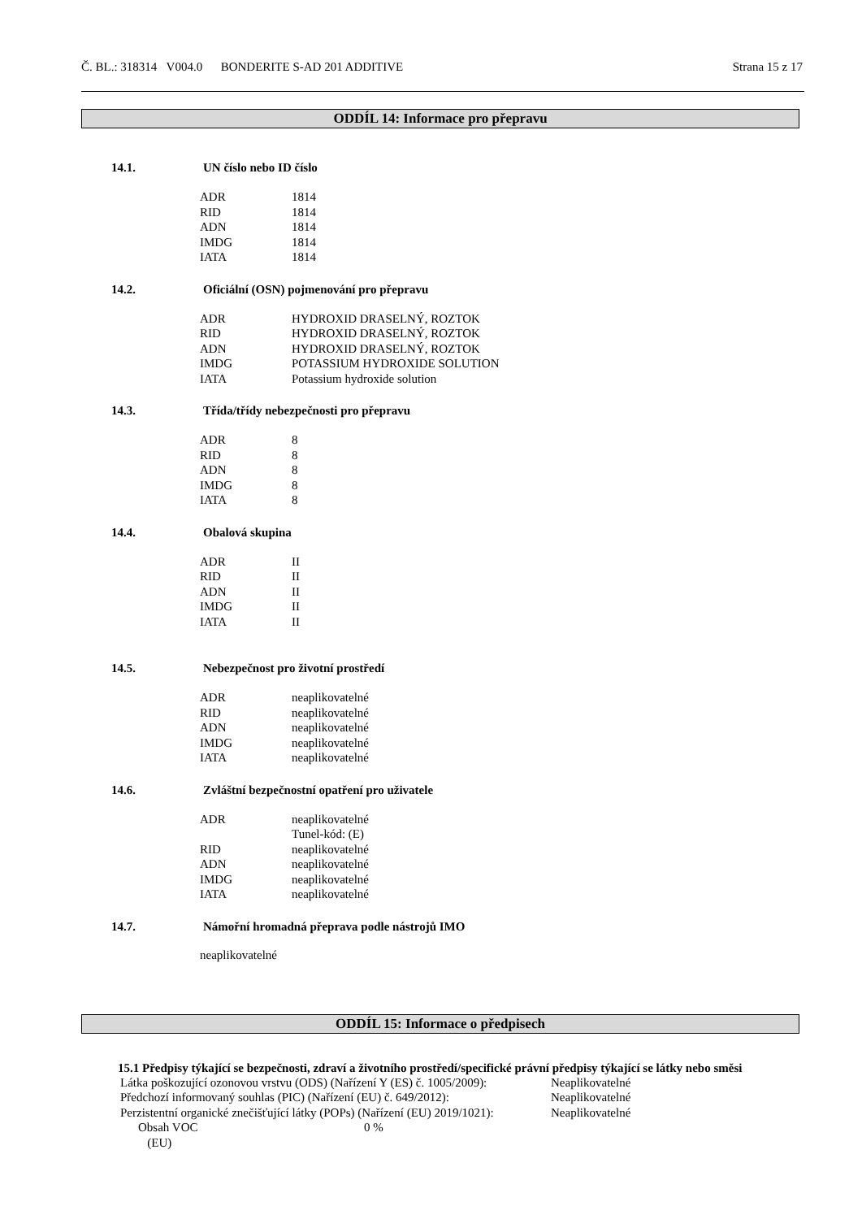Č. BL.: 318314 V004.0 BONDERITE S-AD 201 ADDITIVE Strana 15 z 17
ODDÍL 14: Informace pro přepravu
14.1. UN číslo nebo ID číslo
| ADR | 1814 |
| RID | 1814 |
| ADN | 1814 |
| IMDG | 1814 |
| IATA | 1814 |
14.2. Oficiální (OSN) pojmenování pro přepravu
| ADR | HYDROXID DRASELNÝ, ROZTOK |
| RID | HYDROXID DRASELNÝ, ROZTOK |
| ADN | HYDROXID DRASELNÝ, ROZTOK |
| IMDG | POTASSIUM HYDROXIDE SOLUTION |
| IATA | Potassium hydroxide solution |
14.3. Třída/třídy nebezpečnosti pro přepravu
| ADR | 8 |
| RID | 8 |
| ADN | 8 |
| IMDG | 8 |
| IATA | 8 |
14.4. Obalová skupina
| ADR | II |
| RID | II |
| ADN | II |
| IMDG | II |
| IATA | II |
14.5. Nebezpečnost pro životní prostředí
| ADR | neaplikovatelné |
| RID | neaplikovatelné |
| ADN | neaplikovatelné |
| IMDG | neaplikovatelné |
| IATA | neaplikovatelné |
14.6. Zvláštní bezpečnostní opatření pro uživatele
| ADR | neaplikovatelné |
| | Tunel-kód: (E) |
| RID | neaplikovatelné |
| ADN | neaplikovatelné |
| IMDG | neaplikovatelné |
| IATA | neaplikovatelné |
14.7. Námořní hromadná přeprava podle nástrojů IMO
neaplikovatelné
ODDÍL 15: Informace o předpisech
15.1 Předpisy týkající se bezpečnosti, zdraví a životního prostředí/specifické právní předpisy týkající se látky nebo směsi
| Látka poškozující ozonovou vrstvu (ODS) (Nařízení Y (ES) č. 1005/2009): | Neaplikovatelné |
| Předchozí informovaný souhlas (PIC) (Nařízení (EU) č. 649/2012): | Neaplikovatelné |
| Perzistentní organické znečišťující látky (POPs) (Nařízení (EU) 2019/1021): | Neaplikovatelné |
| Obsah VOC (EU) | 0 % |